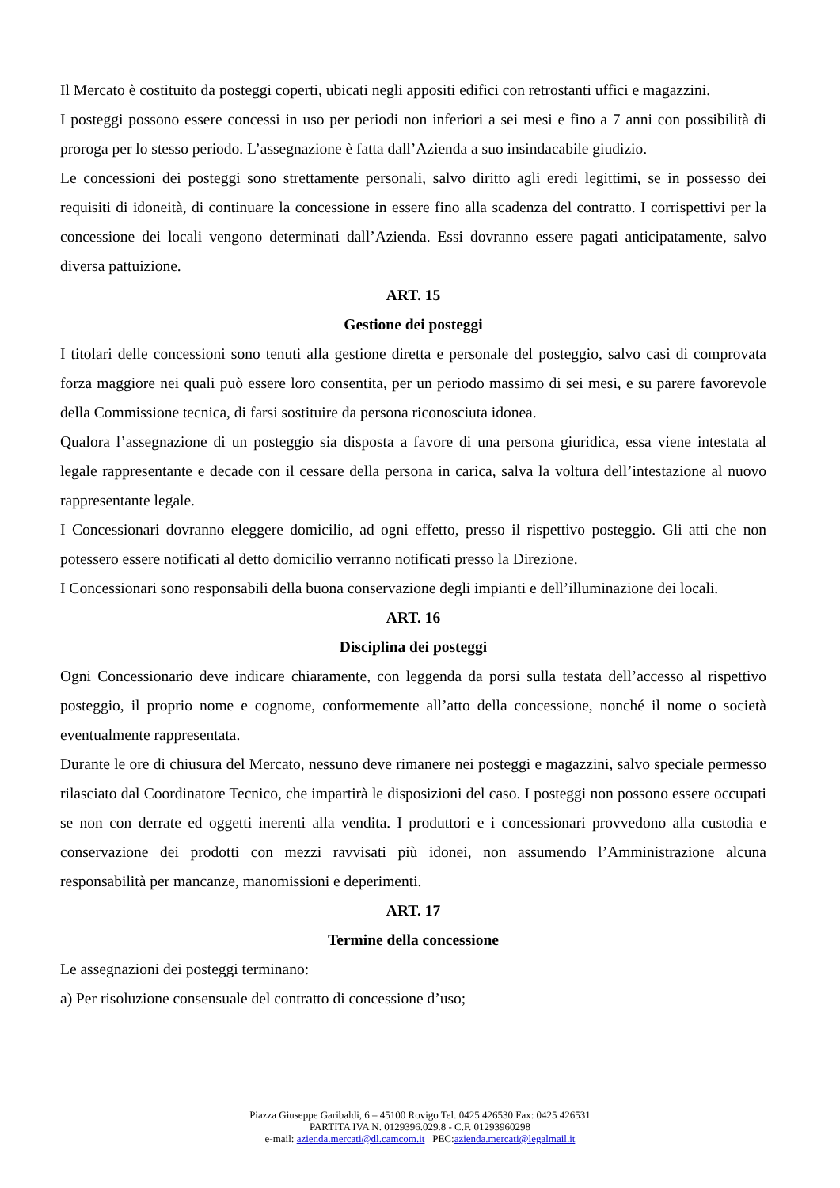Il Mercato è costituito da posteggi coperti, ubicati negli appositi edifici con retrostanti uffici e magazzini.
I posteggi possono essere concessi in uso per periodi non inferiori a sei mesi e fino a 7 anni con possibilità di proroga per lo stesso periodo. L’assegnazione è fatta dall’Azienda a suo insindacabile giudizio.
Le concessioni dei posteggi sono strettamente personali, salvo diritto agli eredi legittimi, se in possesso dei requisiti di idoneità, di continuare la concessione in essere fino alla scadenza del contratto. I corrispettivi per la concessione dei locali vengono determinati dall’Azienda. Essi dovranno essere pagati anticipatamente, salvo diversa pattuizione.
ART. 15
Gestione dei posteggi
I titolari delle concessioni sono tenuti alla gestione diretta e personale del posteggio, salvo casi di comprovata forza maggiore nei quali può essere loro consentita, per un periodo massimo di sei mesi, e su parere favorevole della Commissione tecnica, di farsi sostituire da persona riconosciuta idonea.
Qualora l’assegnazione di un posteggio sia disposta a favore di una persona giuridica, essa viene intestata al legale rappresentante e decade con il cessare della persona in carica, salva la voltura dell’intestazione al nuovo rappresentante legale.
I Concessionari dovranno eleggere domicilio, ad ogni effetto, presso il rispettivo posteggio. Gli atti che non potessero essere notificati al detto domicilio verranno notificati presso la Direzione.
I Concessionari sono responsabili della buona conservazione degli impianti e dell’illuminazione dei locali.
ART. 16
Disciplina dei posteggi
Ogni Concessionario deve indicare chiaramente, con leggenda da porsi sulla testata dell’accesso al rispettivo posteggio, il proprio nome e cognome, conformemente all’atto della concessione, nonché il nome o società eventualmente rappresentata.
Durante le ore di chiusura del Mercato, nessuno deve rimanere nei posteggi e magazzini, salvo speciale permesso rilasciato dal Coordinatore Tecnico, che impartirà le disposizioni del caso. I posteggi non possono essere occupati se non con derrate ed oggetti inerenti alla vendita. I produttori e i concessionari provvedono alla custodia e conservazione dei prodotti con mezzi ravvisati più idonei, non assumendo l’Amministrazione alcuna responsabilità per mancanze, manomissioni e deperimenti.
ART. 17
Termine della concessione
Le assegnazioni dei posteggi terminano:
a) Per risoluzione consensuale del contratto di concessione d’uso;
Piazza Giuseppe Garibaldi, 6 – 45100 Rovigo Tel. 0425 426530 Fax: 0425 426531
PARTITA IVA N. 0129396.029.8 - C.F. 01293960298
e-mail: azienda.mercati@dl.camcom.it PEC:azienda.mercati@legalmail.it